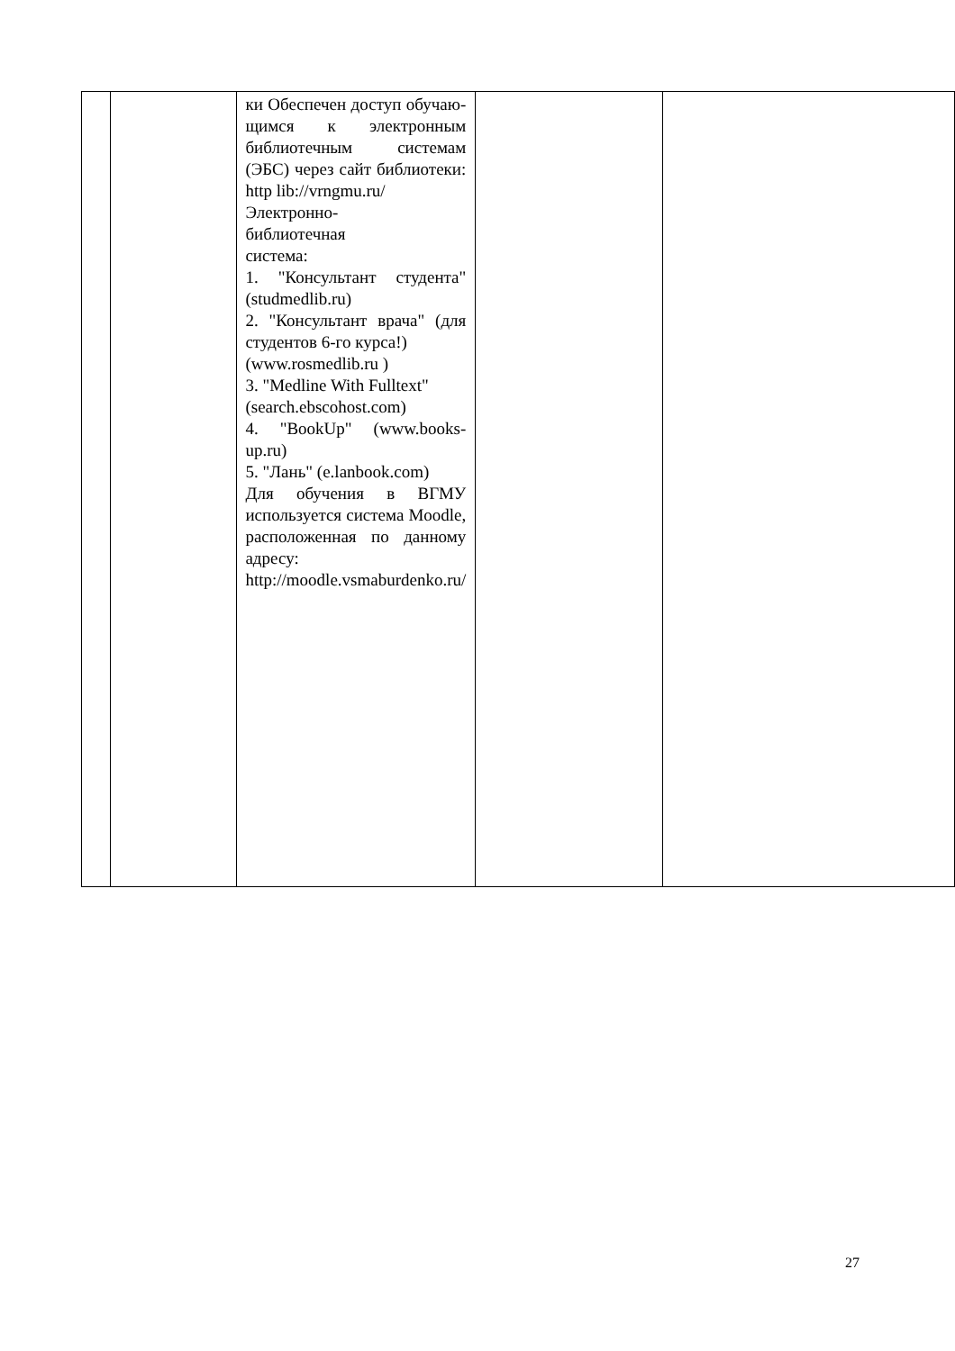| | | ки Обеспечен доступ обучаю­щимся к элек­тронным библио­течным системам (ЭБС) через сайт библиотеки: http lib://vrngmu.ru/ Электронно- библиотечная система: 1. "Консультант студента" (stud­medlib.ru) 2. "Консультант врача" (для сту­дентов 6-го кур­са!) (www.rosmedlib.ru ) 3. "Medline With Fulltext" (search.ebscohost.com) 4. "BookUp" (www.books-up.ru) 5. "Лань" (e.lanbook.com) Для обучения в ВГМУ использу­ется система Moodle, располо­женная по данно­му адресу: http://moodle.vsmaburdenko.ru/ | | |
27